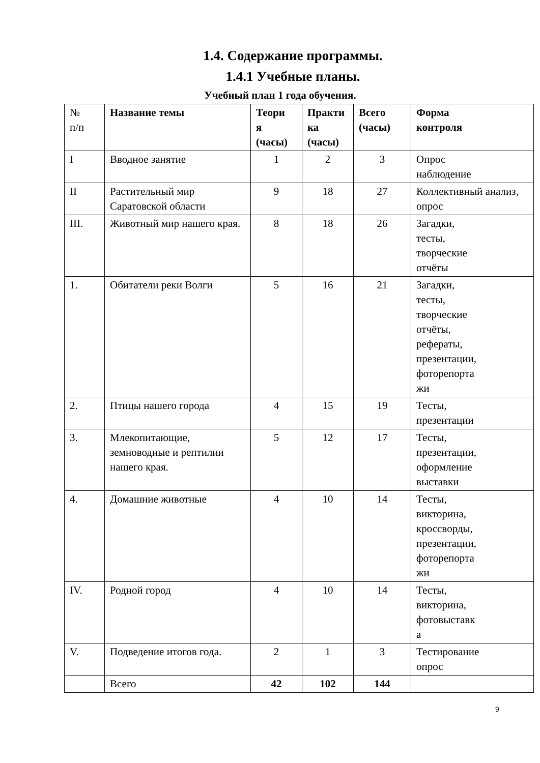1.4. Содержание программы.
1.4.1 Учебные планы.
Учебный план 1 года обучения.
| № п/п | Название темы | Теори я (часы) | Практи ка (часы) | Всего (часы) | Форма контроля |
| I | Вводное занятие | 1 | 2 | 3 | Опрос наблюдение |
| II | Растительный мир Саратовской области | 9 | 18 | 27 | Коллективный анализ, опрос |
| III. | Животный мир нашего края. | 8 | 18 | 26 | Загадки, тесты, творческие отчёты |
| 1. | Обитатели реки Волги | 5 | 16 | 21 | Загадки, тесты, творческие отчёты, рефераты, презентации, фоторепорта жи |
| 2. | Птицы нашего города | 4 | 15 | 19 | Тесты, презентации |
| 3. | Млекопитающие, земноводные и рептилии нашего края. | 5 | 12 | 17 | Тесты, презентации, оформление выставки |
| 4. | Домашние животные | 4 | 10 | 14 | Тесты, викторина, кроссворды, презентации, фоторепорта жи |
| IV. | Родной город | 4 | 10 | 14 | Тесты, викторина, фотовыставк а |
| V. | Подведение итогов года. | 2 | 1 | 3 | Тестирование опрос |
| | Всего | 42 | 102 | 144 | |
9